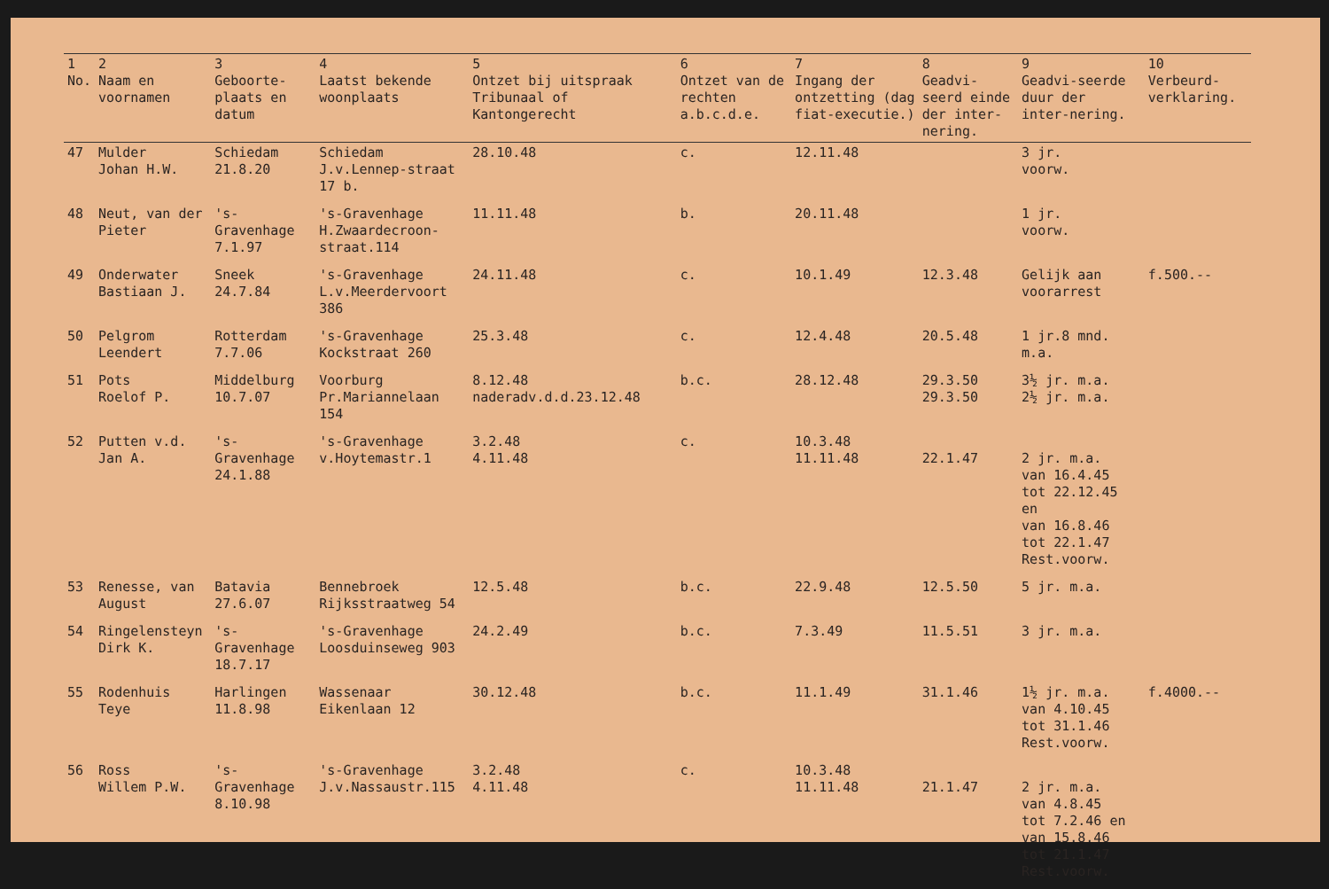| 1 No. | 2 Naam en voornamen | 3 Geboorte-plaats en datum | 4 Laatst bekende woonplaats | 5 Ontzet bij uitspraak Tribunaal of Kantongerecht | 6 Ontzet van de rechten a.b.c.d.e. | 7 Ingang der ontzetting (dag fiat-executie.) | 8 Geadvi-seerd einde der inter-nering. | 9 Geadvi-seerde duur der inter-nering. | 10 Verbeurd-verklaring. |
| --- | --- | --- | --- | --- | --- | --- | --- | --- | --- |
| 47 | Mulder Johan H.W. | Schiedam 21.8.20 | Schiedam J.v.Lennep-straat 17 b. | 28.10.48 | c. | 12.11.48 | | 3 jr. voorw. | |
| 48 | Neut, van der Pieter | 's-Gravenhage 7.1.97 | 's-Gravenhage H.Zwaardecroon-straat.114 | 11.11.48 | b. | 20.11.48 | | 1 jr. voorw. | |
| 49 | Onderwater Bastiaan J. | Sneek 24.7.84 | 's-Gravenhage L.v.Meerdervoort 386 | 24.11.48 | c. | 10.1.49 | 12.3.48 | Gelijk aan voorarrest | f.500.-- |
| 50 | Pelgrom Leendert | Rotterdam 7.7.06 | 's-Gravenhage Kockstraat 260 | 25.3.48 | c. | 12.4.48 | 20.5.48 | 1 jr.8 mnd. m.a. | |
| 51 | Pots Roelof P. | Middelburg 10.7.07 | Voorburg Pr.Mariannelaan 154 | 8.12.48 naderadv.d.d.23.12.48 | b.c. | 28.12.48 | 29.3.50 29.3.50 | 3½ jr. m.a. 2½ jr. m.a. | |
| 52 | Putten v.d. Jan A. | 's-Gravenhage 24.1.88 | 's-Gravenhage v.Hoytemastr.1 | 3.2.48 4.11.48 | c. | 10.3.48 11.11.48 | 22.1.47 | 2 jr. m.a. van 16.4.45 tot 22.12.45 en van 16.8.46 tot 22.1.47 Rest.voorw. | |
| 53 | Renesse, van August | Batavia 27.6.07 | Bennebroek Rijksstraatweg 54 | 12.5.48 | b.c. | 22.9.48 | 12.5.50 | 5 jr. m.a. | |
| 54 | Ringelensteyn Dirk K. | 's-Gravenhage 18.7.17 | 's-Gravenhage Loosduinseweg 903 | 24.2.49 | b.c. | 7.3.49 | 11.5.51 | 3 jr. m.a. | |
| 55 | Rodenhuis Teye | Harlingen 11.8.98 | Wassenaar Eikenlaan 12 | 30.12.48 | b.c. | 11.1.49 | 31.1.46 | 1½ jr. m.a. van 4.10.45 tot 31.1.46 Rest.voorw. | f.4000.-- |
| 56 | Ross Willem P.W. | 's-Gravenhage 8.10.98 | 's-Gravenhage J.v.Nassaustr.115 | 3.2.48 4.11.48 | c. | 10.3.48 11.11.48 | 21.1.47 | 2 jr. m.a. van 4.8.45 tot 7.2.46 en van 15.8.46 tot 21.1.47 Rest.voorw. | |